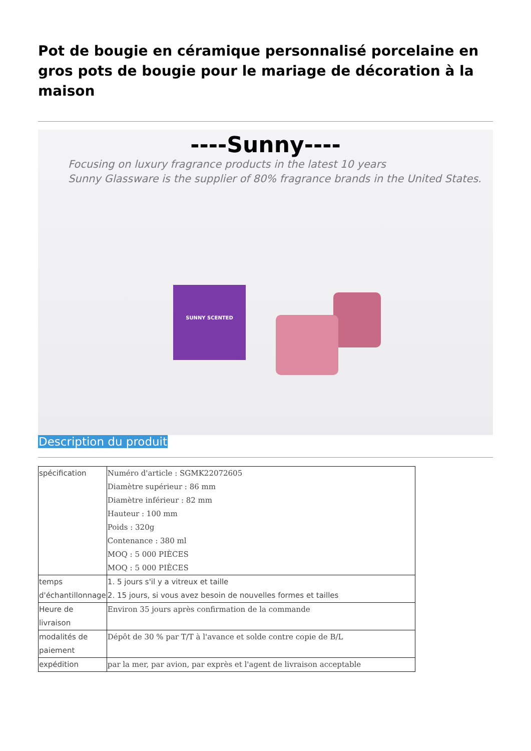Pot de bougie en céramique personnalisé porcelaine en gros pots de bougie pour le mariage de décoration à la maison
----Sunny----
Focusing on luxury fragrance products in the latest 10 years
Sunny Glassware is the supplier of 80% fragrance brands in the United States.
SUNNY SCENTED
Description du produit
| spécification | Numéro d'article : SGMK22072605 Diamètre supérieur : 86 mm Diamètre inférieur : 82 mm Hauteur : 100 mm Poids : 320g Contenance : 380 ml MOQ : 5 000 PIÈCES MOQ : 5 000 PIÈCES |
| temps d'échantillonnage | 1. 5 jours s'il y a vitreux et taille 2. 15 jours, si vous avez besoin de nouvelles formes et tailles |
| Heure de livraison | Environ 35 jours après confirmation de la commande |
| modalités de paiement | Dépôt de 30 % par T/T à l'avance et solde contre copie de B/L |
| expédition | par la mer, par avion, par exprès et l'agent de livraison acceptable |